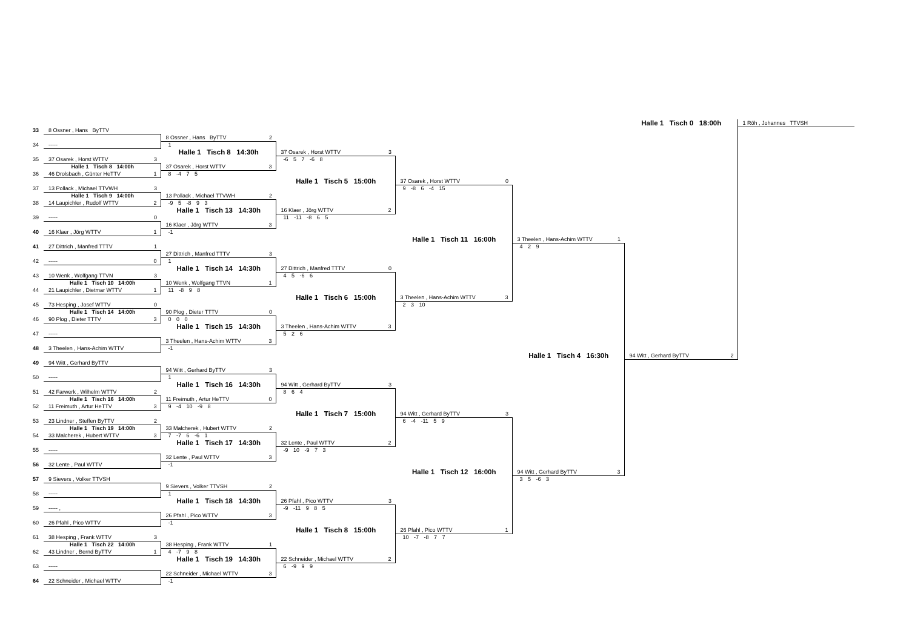| | | | | | | Halle 1 Tisch 0 18:00h | 1 Röh , Johannes TTVSH |
| 33 | 8 Ossner , Hans ByTTV | | | | | | |
| | | 8 Ossner , Hans ByTTV 2 | | | | | |
| 34 | ----- | 1 | | | | | |
| | | Halle 1 Tisch 8 14:30h | 37 Osarek , Horst WTTV 3 | | | | |
| 35 | 37 Osarek , Horst WTTV 3 | | -6 5 7 -6 8 | | | | |
| | Halle 1 Tisch 8 14:00h | 37 Osarek , Horst WTTV 3 | | | | | |
| 36 | 46 Drolsbach , Günter HeTTV 1 | 8 -4 7 5 | | | | | |
| | | | Halle 1 Tisch 5 15:00h | 37 Osarek , Horst WTTV 0 | | | |
| 37 | 13 Pollack , Michael TTVWH 3 | | | 9 -8 6 -4 15 | | | |
| | Halle 1 Tisch 9 14:00h | 13 Pollack , Michael TTVWH 2 | | | | | |
| 38 | 14 Laupichler , Rudolf WTTV 2 | -9 5 -8 9 3 | | | | | |
| | | Halle 1 Tisch 13 14:30h | 16 Klaer , Jörg WTTV 2 | | | | |
| 39 | ----- 0 | | 11 -11 -8 6 5 | | | | |
| | | 16 Klaer , Jörg WTTV 3 | | | | | |
| 40 | 16 Klaer , Jörg WTTV 1 | -1 | | | | | |
| | | | | Halle 1 Tisch 11 16:00h | 3 Theelen , Hans-Achim WTTV 1 | | |
| 41 | 27 Dittrich , Manfred TTTV 1 | | | | 4 2 9 | | |
| | | 27 Dittrich , Manfred TTTV 3 | | | | | |
| 42 | ----- 0 | 1 | | | | | |
| | | Halle 1 Tisch 14 14:30h | 27 Dittrich , Manfred TTTV 0 | | | | |
| 43 | 10 Wenk , Wolfgang TTVN 3 | | 4 5 -6 6 | | | | |
| | Halle 1 Tisch 10 14:00h | 10 Wenk , Wolfgang TTVN 1 | | | | | |
| 44 | 21 Laupichler , Dietmar WTTV 1 | 11 -8 9 8 | | | | | |
| | | | Halle 1 Tisch 6 15:00h | 3 Theelen , Hans-Achim WTTV 3 | | | |
| 45 | 73 Hesping , Josef WTTV 0 | | | 2 3 10 | | | |
| | Halle 1 Tisch 14 14:00h | 90 Plog , Dieter TTTV 0 | | | | | |
| 46 | 90 Plog , Dieter TTTV 3 | 0 0 0 | | | | | |
| | | Halle 1 Tisch 15 14:30h | 3 Theelen , Hans-Achim WTTV 3 | | | | |
| 47 | ----- | | 5 2 6 | | | | |
| | | 3 Theelen , Hans-Achim WTTV 3 | | | | | |
| 48 | 3 Theelen , Hans-Achim WTTV | -1 | | | | | |
| | | | | | Halle 1 Tisch 4 16:30h | 94 Witt , Gerhard ByTTV 2 | |
| 49 | 94 Witt , Gerhard ByTTV | | | | | | |
| | | 94 Witt , Gerhard ByTTV 3 | | | | | |
| 50 | ----- | 1 | | | | | |
| | | Halle 1 Tisch 16 14:30h | 94 Witt , Gerhard ByTTV 3 | | | | |
| 51 | 42 Farwerk , Wilhelm WTTV 2 | | 8 6 4 | | | | |
| | Halle 1 Tisch 16 14:00h | 11 Freimuth , Artur HeTTV 0 | | | | | |
| 52 | 11 Freimuth , Artur HeTTV 3 | 9 -4 10 -9 8 | | | | | |
| | | | Halle 1 Tisch 7 15:00h | 94 Witt , Gerhard ByTTV 3 | | | |
| 53 | 23 Lindner , Steffen ByTTV 2 | | | 6 -4 -11 5 9 | | | |
| | Halle 1 Tisch 19 14:00h | 33 Malcherek , Hubert WTTV 2 | | | | | |
| 54 | 33 Malcherek , Hubert WTTV 3 | 7 -7 6 -6 1 | | | | | |
| | | Halle 1 Tisch 17 14:30h | 32 Lente , Paul WTTV 2 | | | | |
| 55 | ----- | | -9 10 -9 7 3 | | | | |
| | | 32 Lente , Paul WTTV 3 | | | | | |
| 56 | 32 Lente , Paul WTTV | -1 | | | | | |
| | | | | Halle 1 Tisch 12 16:00h | 94 Witt , Gerhard ByTTV 3 | | |
| 57 | 9 Sievers , Volker TTVSH | | | | 3 5 -6 3 | | |
| | | 9 Sievers , Volker TTVSH 2 | | | | | |
| 58 | ----- | 1 | | | | | |
| | | Halle 1 Tisch 18 14:30h | 26 Pfahl , Pico WTTV 3 | | | | |
| 59 | ----- , | | -9 -11 9 8 5 | | | | |
| | | 26 Pfahl , Pico WTTV 3 | | | | | |
| 60 | 26 Pfahl , Pico WTTV | -1 | | | | | |
| | | | Halle 1 Tisch 8 15:00h | 26 Pfahl , Pico WTTV 1 | | | |
| 61 | 38 Hesping , Frank WTTV 3 | | | 10 -7 -8 7 7 | | | |
| | Halle 1 Tisch 22 14:00h | 38 Hesping , Frank WTTV 1 | | | | | |
| 62 | 43 Lindner , Bernd ByTTV 1 | 4 -7 9 8 | | | | | |
| | | Halle 1 Tisch 19 14:30h | 22 Schneider , Michael WTTV 2 | | | | |
| 63 | ----- | | 6 -9 9 9 | | | | |
| | | 22 Schneider , Michael WTTV 3 | | | | | |
| 64 | 22 Schneider , Michael WTTV | -1 | | | | | |